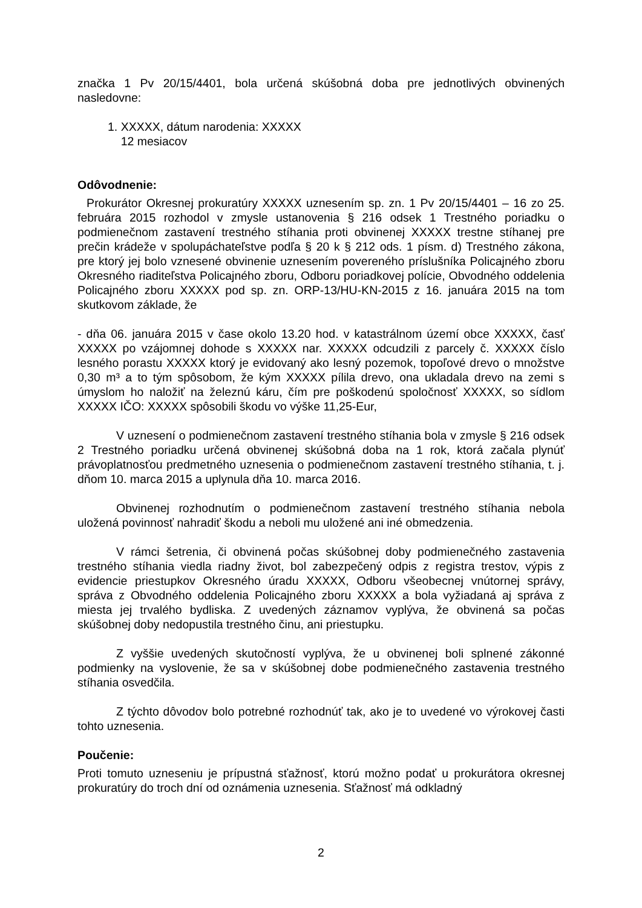značka 1 Pv 20/15/4401, bola určená skúšobná doba pre jednotlivých obvinených nasledovne:
1. XXXXX, dátum narodenia: XXXXX
12 mesiacov
Odôvodnenie:
Prokurátor Okresnej prokuratúry XXXXX uznesením sp. zn. 1 Pv 20/15/4401 – 16 zo 25. februára 2015 rozhodol v zmysle ustanovenia § 216 odsek 1 Trestného poriadku o podmienečnom zastavení trestného stíhania proti obvinenej XXXXX trestne stíhanej pre prečin krádeže v spolupáchateľstve podľa § 20 k § 212 ods. 1 písm. d) Trestného zákona, pre ktorý jej bolo vznesené obvinenie uznesením povereného príslušníka Policajného zboru Okresného riaditeľstva Policajného zboru, Odboru poriadkovej polície, Obvodného oddelenia Policajného zboru XXXXX pod sp. zn. ORP-13/HU-KN-2015 z 16. januára 2015 na tom skutkovom základe, že
- dňa 06. januára 2015 v čase okolo 13.20 hod. v katastrálnom území obce XXXXX, časť XXXXX po vzájomnej dohode s XXXXX nar. XXXXX odcudzili z parcely č. XXXXX číslo lesného porastu XXXXX ktorý je evidovaný ako lesný pozemok, topoľové drevo o množstve 0,30 m³ a to tým spôsobom, že kým XXXXX pílila drevo, ona ukladala drevo na zemi s úmyslom ho naložiť na železnú káru, čím pre poškodenú spoločnosť XXXXX, so sídlom XXXXX IČO: XXXXX spôsobili škodu vo výške 11,25-Eur,
V uznesení o podmienečnom zastavení trestného stíhania bola v zmysle § 216 odsek 2 Trestného poriadku určená obvinenej skúšobná doba na 1 rok, ktorá začala plynúť právoplatnosťou predmetného uznesenia o podmienečnom zastavení trestného stíhania, t. j. dňom 10. marca 2015 a uplynula dňa 10. marca 2016.
Obvinenej rozhodnutím o podmienečnom zastavení trestného stíhania nebola uložená povinnosť nahradiť škodu a neboli mu uložené ani iné obmedzenia.
V rámci šetrenia, či obvinená počas skúšobnej doby podmienečného zastavenia trestného stíhania viedla riadny život, bol zabezpečený odpis z registra trestov, výpis z evidencie priestupkov Okresného úradu XXXXX, Odboru všeobecnej vnútornej správy, správa z Obvodného oddelenia Policajného zboru XXXXX a bola vyžiadaná aj správa z miesta jej trvalého bydliska. Z uvedených záznamov vyplýva, že obvinená sa počas skúšobnej doby nedopustila trestného činu, ani priestupku.
Z vyššie uvedených skutočností vyplýva, že u obvinenej boli splnené zákonné podmienky na vyslovenie, že sa v skúšobnej dobe podmienečného zastavenia trestného stíhania osvedčila.
Z týchto dôvodov bolo potrebné rozhodnúť tak, ako je to uvedené vo výrokovej časti tohto uznesenia.
Poučenie:
Proti tomuto uzneseniu je prípustná sťažnosť, ktorú možno podať u prokurátora okresnej prokuratúry do troch dní od oznámenia uznesenia. Sťažnosť má odkladný
2